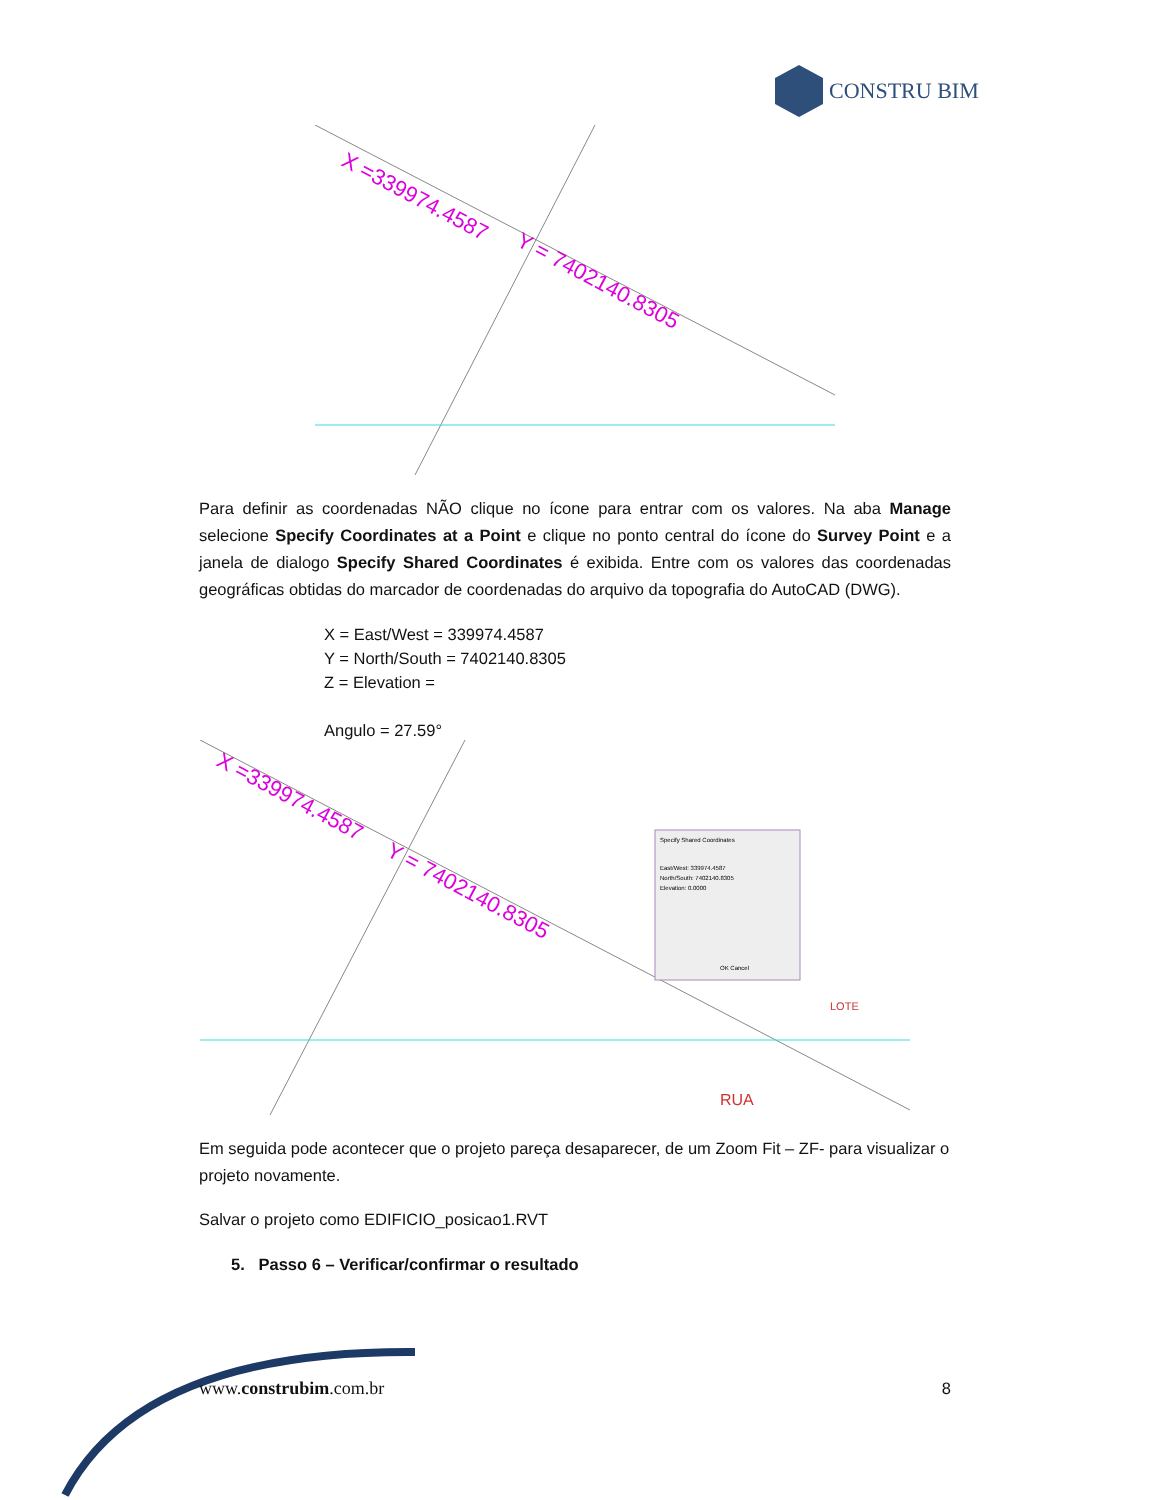CONSTRU BIM
X =339974.4587
Y = 7402140.8305
Para definir as coordenadas NÃO clique no ícone para entrar com os valores. Na aba Manage selecione Specify Coordinates at a Point e clique no ponto central do ícone do Survey Point e a janela de dialogo Specify Shared Coordinates é exibida. Entre com os valores das coordenadas geográficas obtidas do marcador de coordenadas do arquivo da topografia do AutoCAD (DWG).
X = East/West = 339974.4587
Y = North/South = 7402140.8305
Z = Elevation =
Angulo = 27.59°
X =339974.4587
Y = 7402140.8305
Specify Shared Coordinates
East/West: 339974.4587
North/South: 7402140.8305
Elevation: 0.0000
OK Cancel
RUA
LOTE
Em seguida pode acontecer que o projeto pareça desaparecer, de um Zoom Fit – ZF- para visualizar o projeto novamente.
Salvar o projeto como EDIFICIO_posicao1.RVT
5. Passo 6 – Verificar/confirmar o resultado
www.construbim.com.br 8